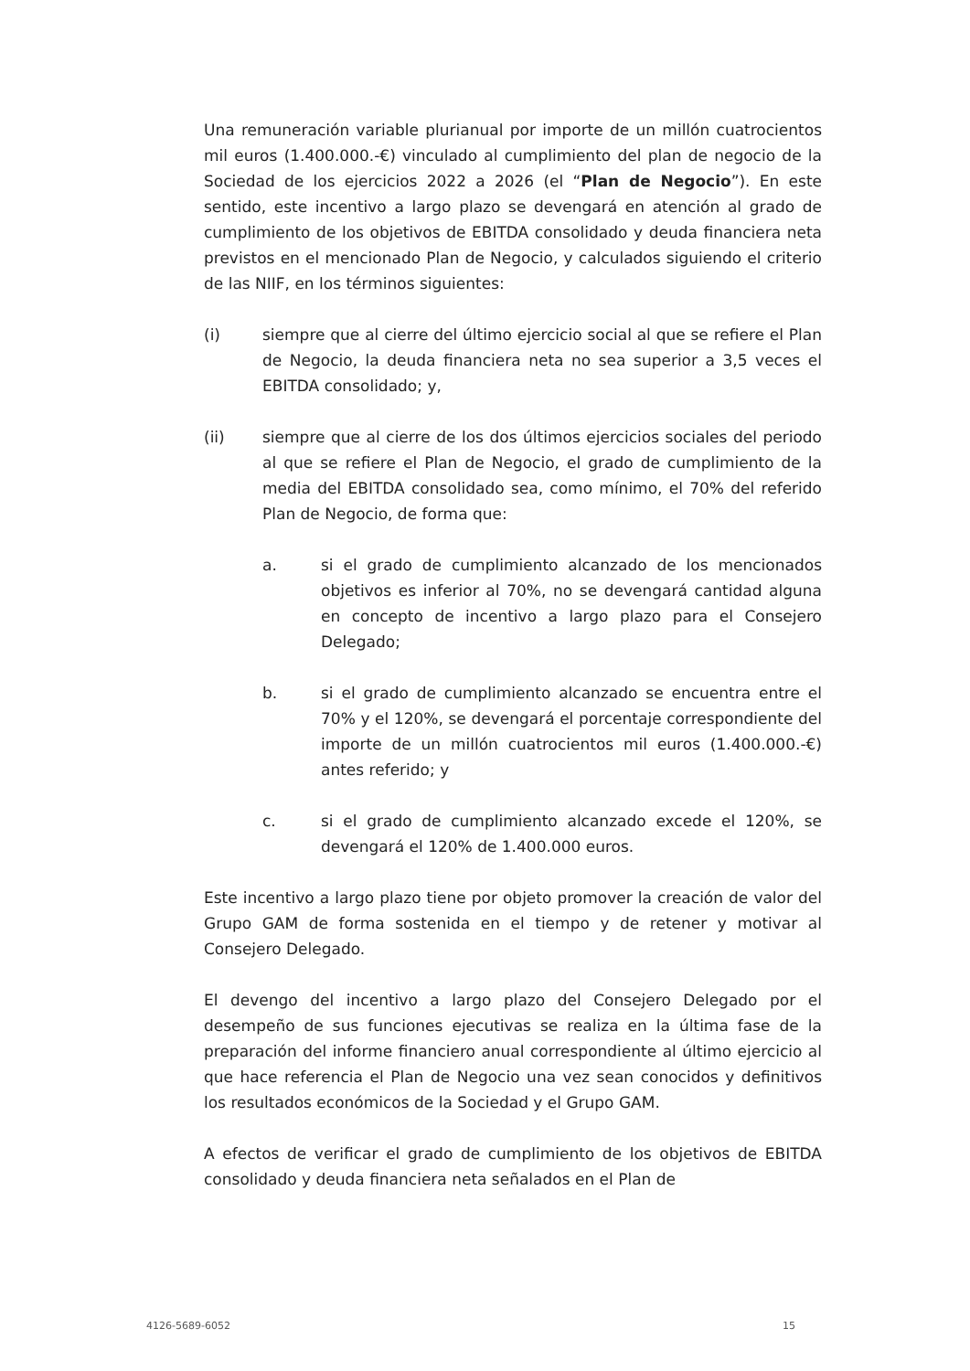Una remuneración variable plurianual por importe de un millón cuatrocientos mil euros (1.400.000.-€) vinculado al cumplimiento del plan de negocio de la Sociedad de los ejercicios 2022 a 2026 (el “Plan de Negocio”). En este sentido, este incentivo a largo plazo se devengará en atención al grado de cumplimiento de los objetivos de EBITDA consolidado y deuda financiera neta previstos en el mencionado Plan de Negocio, y calculados siguiendo el criterio de las NIIF, en los términos siguientes:
(i) siempre que al cierre del último ejercicio social al que se refiere el Plan de Negocio, la deuda financiera neta no sea superior a 3,5 veces el EBITDA consolidado; y,
(ii) siempre que al cierre de los dos últimos ejercicios sociales del periodo al que se refiere el Plan de Negocio, el grado de cumplimiento de la media del EBITDA consolidado sea, como mínimo, el 70% del referido Plan de Negocio, de forma que:
a. si el grado de cumplimiento alcanzado de los mencionados objetivos es inferior al 70%, no se devengará cantidad alguna en concepto de incentivo a largo plazo para el Consejero Delegado;
b. si el grado de cumplimiento alcanzado se encuentra entre el 70% y el 120%, se devengará el porcentaje correspondiente del importe de un millón cuatrocientos mil euros (1.400.000.-€) antes referido; y
c. si el grado de cumplimiento alcanzado excede el 120%, se devengará el 120% de 1.400.000 euros.
Este incentivo a largo plazo tiene por objeto promover la creación de valor del Grupo GAM de forma sostenida en el tiempo y de retener y motivar al Consejero Delegado.
El devengo del incentivo a largo plazo del Consejero Delegado por el desempeño de sus funciones ejecutivas se realiza en la última fase de la preparación del informe financiero anual correspondiente al último ejercicio al que hace referencia el Plan de Negocio una vez sean conocidos y definitivos los resultados económicos de la Sociedad y el Grupo GAM.
A efectos de verificar el grado de cumplimiento de los objetivos de EBITDA consolidado y deuda financiera neta señalados en el Plan de
4126-5689-6052 15